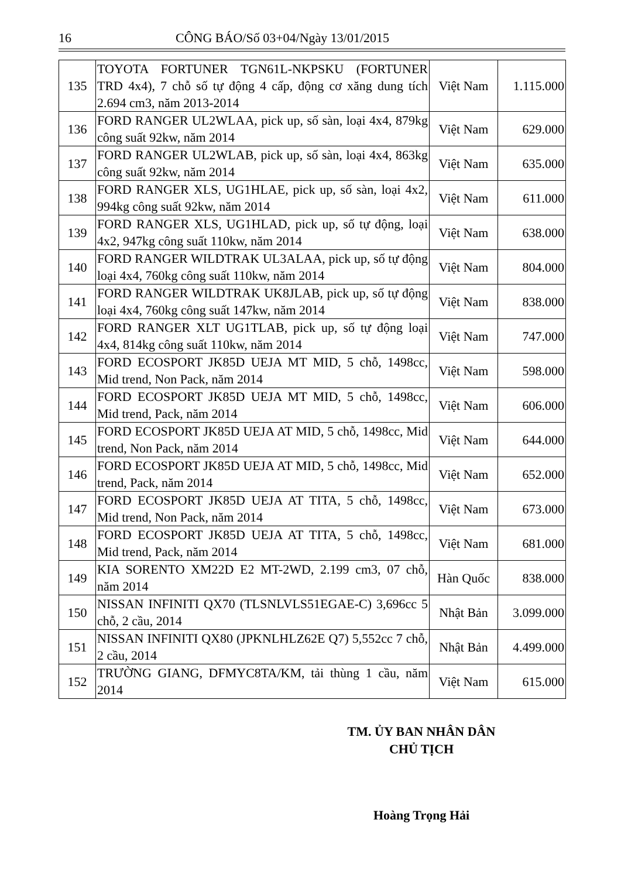16 CÔNG BÁO/Số 03+04/Ngày 13/01/2015
| 135 | TOYOTA FORTUNER TGN61L-NKPSKU (FORTUNER TRD 4x4), 7 chỗ số tự động 4 cấp, động cơ xăng dung tích 2.694 cm3, năm 2013-2014 | Việt Nam | 1.115.000 |
| 136 | FORD RANGER UL2WLAA, pick up, số sàn, loại 4x4, 879kg công suất 92kw, năm 2014 | Việt Nam | 629.000 |
| 137 | FORD RANGER UL2WLAB, pick up, số sàn, loại 4x4, 863kg công suất 92kw, năm 2014 | Việt Nam | 635.000 |
| 138 | FORD RANGER XLS, UG1HLAE, pick up, số sàn, loại 4x2, 994kg công suất 92kw, năm 2014 | Việt Nam | 611.000 |
| 139 | FORD RANGER XLS, UG1HLAD, pick up, số tự động, loại 4x2, 947kg công suất 110kw, năm 2014 | Việt Nam | 638.000 |
| 140 | FORD RANGER WILDTRAK UL3ALAA, pick up, số tự động loại 4x4, 760kg công suất 110kw, năm 2014 | Việt Nam | 804.000 |
| 141 | FORD RANGER WILDTRAK UK8JLAB, pick up, số tự động loại 4x4, 760kg công suất 147kw, năm 2014 | Việt Nam | 838.000 |
| 142 | FORD RANGER XLT UG1TLAB, pick up, số tự động loại 4x4, 814kg công suất 110kw, năm 2014 | Việt Nam | 747.000 |
| 143 | FORD ECOSPORT JK85D UEJA MT MID, 5 chỗ, 1498cc, Mid trend, Non Pack, năm 2014 | Việt Nam | 598.000 |
| 144 | FORD ECOSPORT JK85D UEJA MT MID, 5 chỗ, 1498cc, Mid trend, Pack, năm 2014 | Việt Nam | 606.000 |
| 145 | FORD ECOSPORT JK85D UEJA AT MID, 5 chỗ, 1498cc, Mid trend, Non Pack, năm 2014 | Việt Nam | 644.000 |
| 146 | FORD ECOSPORT JK85D UEJA AT MID, 5 chỗ, 1498cc, Mid trend, Pack, năm 2014 | Việt Nam | 652.000 |
| 147 | FORD ECOSPORT JK85D UEJA AT TITA, 5 chỗ, 1498cc, Mid trend, Non Pack, năm 2014 | Việt Nam | 673.000 |
| 148 | FORD ECOSPORT JK85D UEJA AT TITA, 5 chỗ, 1498cc, Mid trend, Pack, năm 2014 | Việt Nam | 681.000 |
| 149 | KIA SORENTO XM22D E2 MT-2WD, 2.199 cm3, 07 chỗ, năm 2014 | Hàn Quốc | 838.000 |
| 150 | NISSAN INFINITI QX70 (TLSNLVLS51EGAE-C) 3,696cc 5 chỗ, 2 cầu, 2014 | Nhật Bản | 3.099.000 |
| 151 | NISSAN INFINITI QX80 (JPKNLHLZ62E Q7) 5,552cc 7 chỗ, 2 cầu, 2014 | Nhật Bản | 4.499.000 |
| 152 | TRƯỜNG GIANG, DFMYC8TA/KM, tải thùng 1 cầu, năm 2014 | Việt Nam | 615.000 |
TM. ỦY BAN NHÂN DÂN
CHỦ TỊCH
Hoàng Trọng Hải